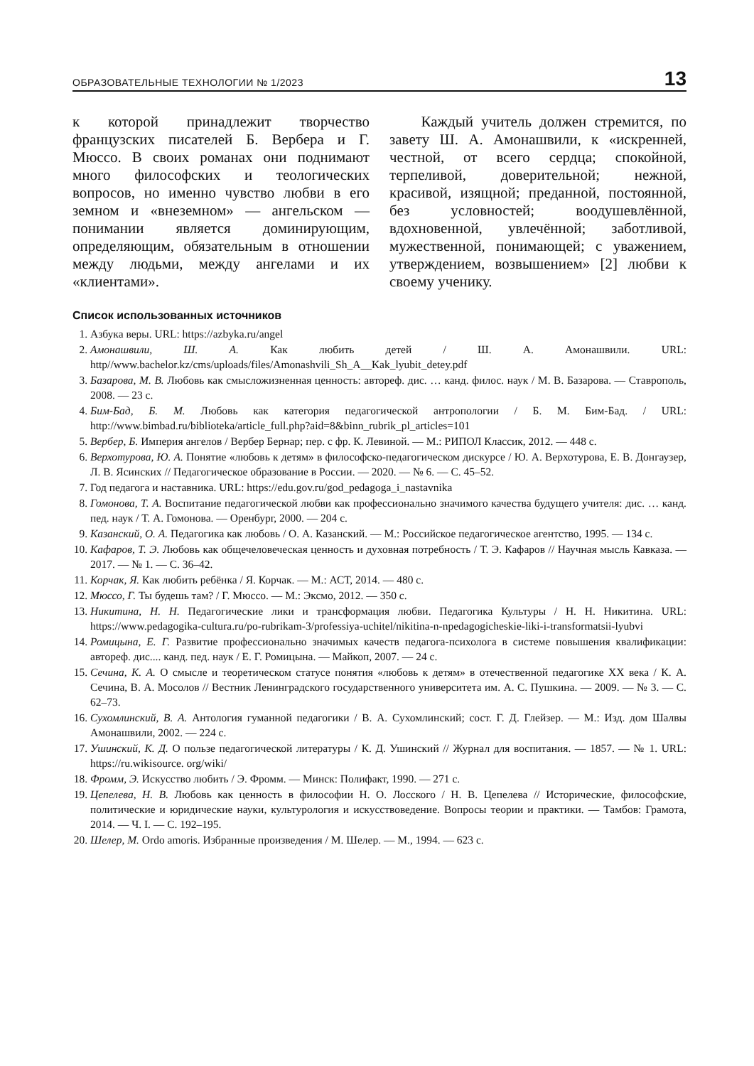ОБРАЗОВАТЕЛЬНЫЕ ТЕХНОЛОГИИ № 1/2023 13
к которой принадлежит творчество французских писателей Б. Вербера и Г. Мюссо. В своих романах они поднимают много философских и теологических вопросов, но именно чувство любви в его земном и «внеземном» — ангельском — понимании является доминирующим, определяющим, обязательным в отношении между людьми, между ангелами и их «клиентами».
Каждый учитель должен стремится, по завету Ш. А. Амонашвили, к «искренней, честной, от всего сердца; спокойной, терпеливой, доверительной; нежной, красивой, изящной; преданной, постоянной, без условностей; воодушевлённой, вдохновенной, увлечённой; заботливой, мужественной, понимающей; с уважением, утверждением, возвышением» [2] любви к своему ученику.
Список использованных источников
1. Азбука веры. URL: https://azbyka.ru/angel
2. Амонашвили, Ш. А. Как любить детей / Ш. А. Амонашвили. URL: http//www.bachelor.kz/cms/uploads/files/Amonashvili_Sh_A__Kak_lyubit_detey.pdf
3. Базарова, М. В. Любовь как смысложизненная ценность: автореф. дис. … канд. филос. наук / М. В. Базарова. — Ставрополь, 2008. — 23 с.
4. Бим-Бад, Б. М. Любовь как категория педагогической антропологии / Б. М. Бим-Бад. / URL: http://www.bimbad.ru/biblioteka/article_full.php?aid=8&binn_rubrik_pl_articles=101
5. Вербер, Б. Империя ангелов / Вербер Бернар; пер. с фр. К. Левиной. — М.: РИПОЛ Классик, 2012. — 448 с.
6. Верхотурова, Ю. А. Понятие «любовь к детям» в философско-педагогическом дискурсе / Ю. А. Верхотурова, Е. В. Донгаузер, Л. В. Ясинских // Педагогическое образование в России. — 2020. — № 6. — С. 45–52.
7. Год педагога и наставника. URL: https://edu.gov.ru/god_pedagoga_i_nastavnika
8. Гомонова, Т. А. Воспитание педагогической любви как профессионально значимого качества будущего учителя: дис. … канд. пед. наук / Т. А. Гомонова. — Оренбург, 2000. — 204 с.
9. Казанский, О. А. Педагогика как любовь / О. А. Казанский. — М.: Российское педагогическое агентство, 1995. — 134 с.
10. Кафаров, Т. Э. Любовь как общечеловеческая ценность и духовная потребность / Т. Э. Кафаров // Научная мысль Кавказа. — 2017. — № 1. — С. 36–42.
11. Корчак, Я. Как любить ребёнка / Я. Корчак. — М.: АСТ, 2014. — 480 с.
12. Мюссо, Г. Ты будешь там? / Г. Мюссо. — М.: Эксмо, 2012. — 350 с.
13. Никитина, Н. Н. Педагогические лики и трансформация любви. Педагогика Культуры / Н. Н. Никитина. URL: https://www.pedagogika-cultura.ru/po-rubrikam-3/professiya-uchitel/nikitina-n-npedagogicheskie-liki-i-transformatsii-lyubvi
14. Ромицына, Е. Г. Развитие профессионально значимых качеств педагога-психолога в системе повышения квалификации: автореф. дис.... канд. пед. наук / Е. Г. Ромицына. — Майкоп, 2007. — 24 с.
15. Сечина, К. А. О смысле и теоретическом статусе понятия «любовь к детям» в отечественной педагогике XX века / К. А. Сечина, В. А. Мосолов // Вестник Ленинградского государственного университета им. А. С. Пушкина. — 2009. — № 3. — С. 62–73.
16. Сухомлинский, В. А. Антология гуманной педагогики / В. А. Сухомлинский; сост. Г. Д. Глейзер. — М.: Изд. дом Шалвы Амонашвили, 2002. — 224 с.
17. Ушинский, К. Д. О пользе педагогической литературы / К. Д. Ушинский // Журнал для воспитания. — 1857. — № 1. URL: https://ru.wikisource. org/wiki/
18. Фромм, Э. Искусство любить / Э. Фромм. — Минск: Полифакт, 1990. — 271 с.
19. Цепелева, Н. В. Любовь как ценность в философии Н. О. Лосского / Н. В. Цепелева // Исторические, философские, политические и юридические науки, культурология и искусствоведение. Вопросы теории и практики. — Тамбов: Грамота, 2014. — Ч. I. — С. 192–195.
20. Шелер, М. Ordo amoris. Избранные произведения / М. Шелер. — М., 1994. — 623 с.